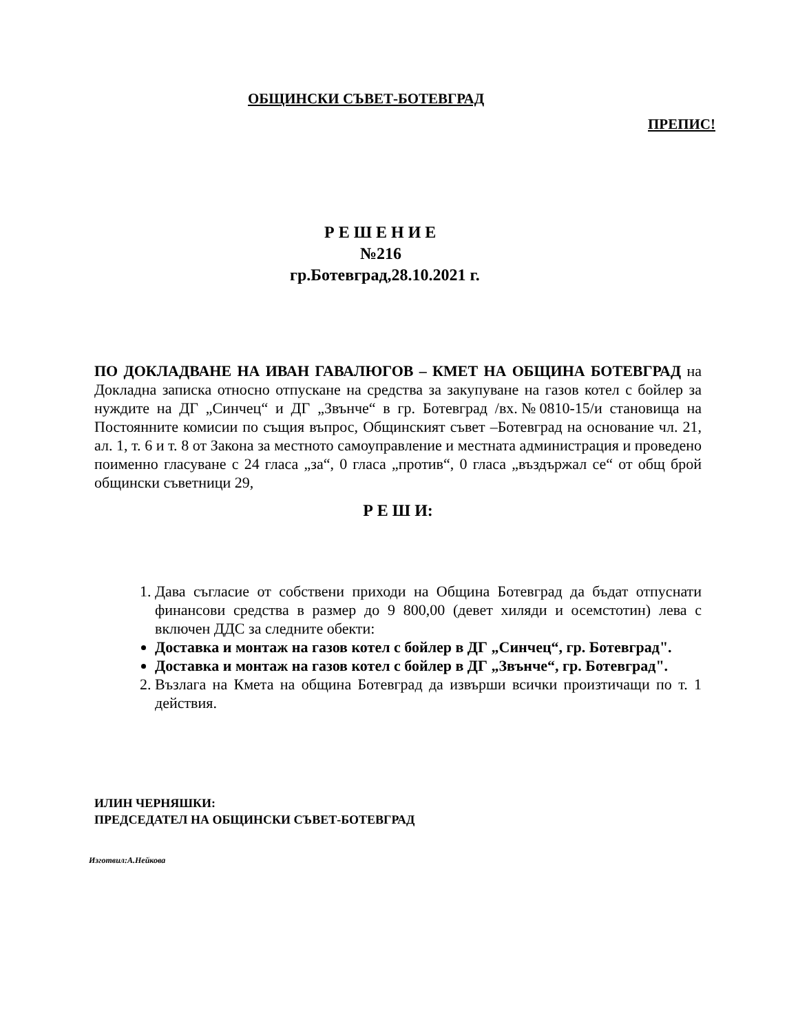ОБЩИНСКИ СЪВЕТ-БОТЕВГРАД
ПРЕПИС!
Р Е Ш Е Н И Е
№216
гр.Ботевград,28.10.2021 г.
ПО ДОКЛАДВАНЕ НА ИВАН ГАВАЛЮГОВ – КМЕТ НА ОБЩИНА БОТЕВГРАД на Докладна записка относно отпускане на средства за закупуване на газов котел с бойлер за нуждите на ДГ „Синчец“ и ДГ „Звънче“ в гр. Ботевград /вх.№0810-15/и становища на Постоянните комисии по същия въпрос, Общинският съвет –Ботевград на основание чл. 21, ал. 1, т. 6 и т. 8 от Закона за местното самоуправление и местната администрация и проведено поименно гласуване с 24 гласа „за“, 0 гласа „против“, 0 гласа „въздържал се“ от общ брой общински съветници 29,
Р Е Ш И:
1. Дава съгласие от собствени приходи на Община Ботевград да бъдат отпуснати финансови средства в размер до 9 800,00 (девет хиляди и осемстотин) лева с включен ДДС за следните обекти:
Доставка и монтаж на газов котел с бойлер в ДГ „Синчец“, гр. Ботевград".
Доставка и монтаж на газов котел с бойлер в ДГ „Звънче“, гр. Ботевград".
2. Възлага на Кмета на община Ботевград да извърши всички произтичащи по т. 1 действия.
ИЛИН ЧЕРНЯШКИ:
ПРЕДСЕДАТЕЛ НА ОБЩИНСКИ СЪВЕТ-БОТЕВГРАД
Изготвил:А.Нейкова